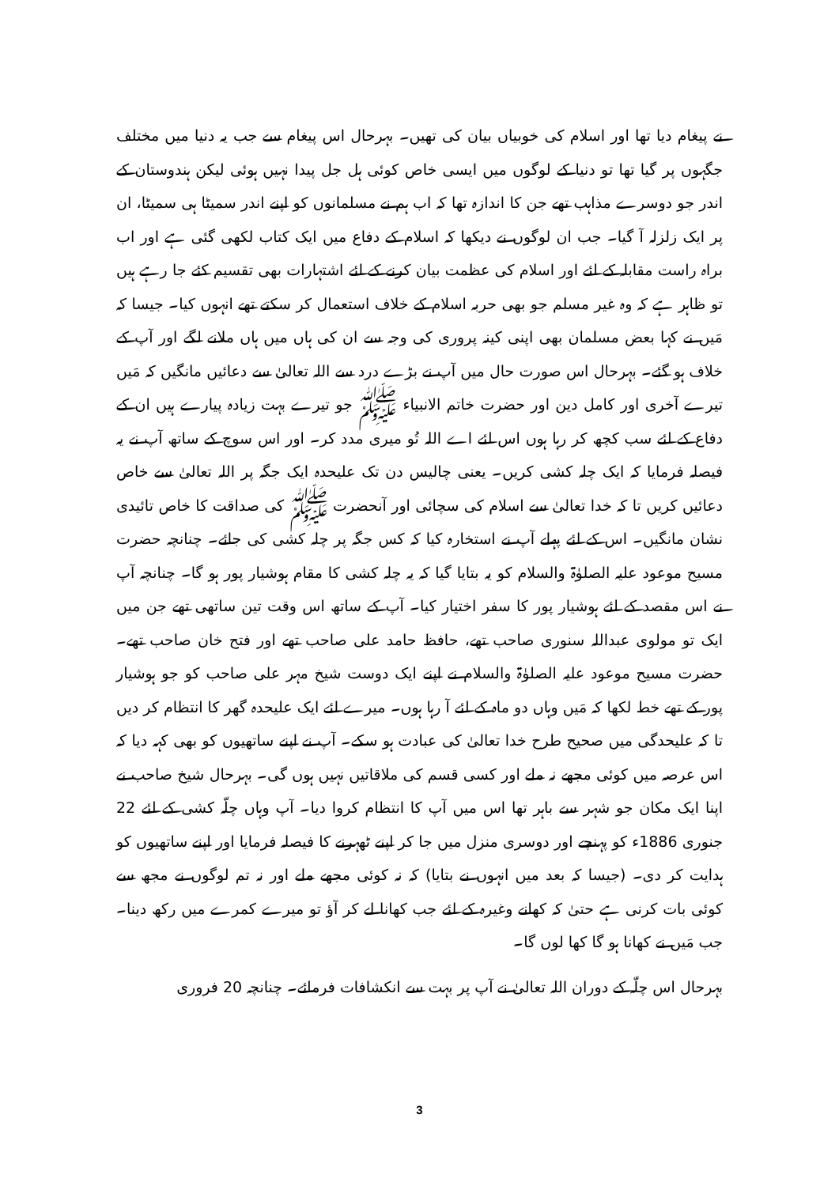نے پیغام دیا تھا اور اسلام کی خوبیاں بیان کی تھیں۔ بہرحال اس پیغام سے جب یہ دنیا میں مختلف جگہوں پر گیا تھا تو دنیا کے لوگوں میں ایسی خاص کوئی ہل جل پیدا نہیں ہوئی لیکن ہندوستان کے اندر جو دوسرے مذاہب تھے جن کا اندازہ تھا کہ اب ہم نے مسلمانوں کو اپنے اندر سمیٹا ہی سمیٹا، ان پر ایک زلزلہ آ گیا۔ جب ان لوگوں نے دیکھا کہ اسلام کے دفاع میں ایک کتاب لکھی گئی ہے اور اب براہ راست مقابلہ کے لئے اور اسلام کی عظمت بیان کرنے کے لئے اشتہارات بھی تقسیم کئے جا رہے ہیں تو ظاہر ہے کہ وہ غیر مسلم جو بھی حربہ اسلام کے خلاف استعمال کر سکتے تھے انہوں کیا۔ جیسا کہ مَیں نے کہا بعض مسلمان بھی اپنی کینہ پروری کی وجہ سے ان کی ہاں میں ہاں ملانے لگے اور آپ کے خلاف ہو گئے۔ بہرحال اس صورت حال میں آپ نے بڑے درد سے اللہ تعالیٰ سے دعائیں مانگیں کہ مَیں تیرے آخری اور کامل دین اور حضرت خاتم الانبیاء ﷺ جو تیرے بہت زیادہ پیارے ہیں ان کے دفاع کے لئے سب کچھ کر رہا ہوں اس لئے اے اللہ تُو میری مدد کر۔ اور اس سوچ کے ساتھ آپ نے یہ فیصلہ فرمایا کہ ایک چلہ کشی کریں۔ یعنی چالیس دن تک علیحدہ ایک جگہ پر اللہ تعالیٰ سے خاص دعائیں کریں تا کہ خدا تعالیٰ سے اسلام کی سچائی اور آنحضرت ﷺ کی صداقت کا خاص تائیدی نشان مانگیں۔ اس کے لئے پہلے آپ نے استخارہ کیا کہ کس جگہ پر چلہ کشی کی جائے۔ چنانچہ حضرت مسیح موعود علیہ الصلوٰۃ والسلام کو یہ بتایا گیا کہ یہ چلہ کشی کا مقام ہوشیار پور ہو گا۔ چنانچہ آپ نے اس مقصد کے لئے ہوشیار پور کا سفر اختیار کیا۔ آپ کے ساتھ اس وقت تین ساتھی تھے جن میں ایک تو مولوی عبداللہ سنوری صاحب تھے، حافظ حامد علی صاحب تھے اور فتح خان صاحب تھے۔ حضرت مسیح موعود علیہ الصلوٰۃ والسلام نے اپنے ایک دوست شیخ مہر علی صاحب کو جو ہوشیار پور کے تھے خط لکھا کہ مَیں وہاں دو ماہ کے لئے آ رہا ہوں۔ میرے لئے ایک علیحدہ گھر کا انتظام کر دیں تا کہ علیحدگی میں صحیح طرح خدا تعالیٰ کی عبادت ہو سکے۔ آپ نے اپنے ساتھیوں کو بھی کہہ دیا کہ اس عرصہ میں کوئی مجھے نہ ملے اور کسی قسم کی ملاقاتیں نہیں ہوں گی۔ بہرحال شیخ صاحب نے اپنا ایک مکان جو شہر سے باہر تھا اس میں آپ کا انتظام کروا دیا۔ آپ وہاں چلّہ کشی کے لئے 22 جنوری 1886ء کو پہنچے اور دوسری منزل میں جا کر اپنے ٹھہرنے کا فیصلہ فرمایا اور اپنے ساتھیوں کو ہدایت کر دی۔ (جیسا کہ بعد میں انہوں نے بتایا) کہ نہ کوئی مجھے ملے اور نہ تم لوگوں نے مجھ سے کوئی بات کرنی ہے حتیٰ کہ کھانے وغیرہ کے لئے جب کھانا لے کر آؤ تو میرے کمرے میں رکھ دینا۔ جب مَیں نے کھانا ہو گا کھا لوں گا۔
بہرحال اس چلّہ کے دوران اللہ تعالیٰ نے آپ پر بہت سے انکشافات فرمائے۔ چنانچہ 20 فروری
3